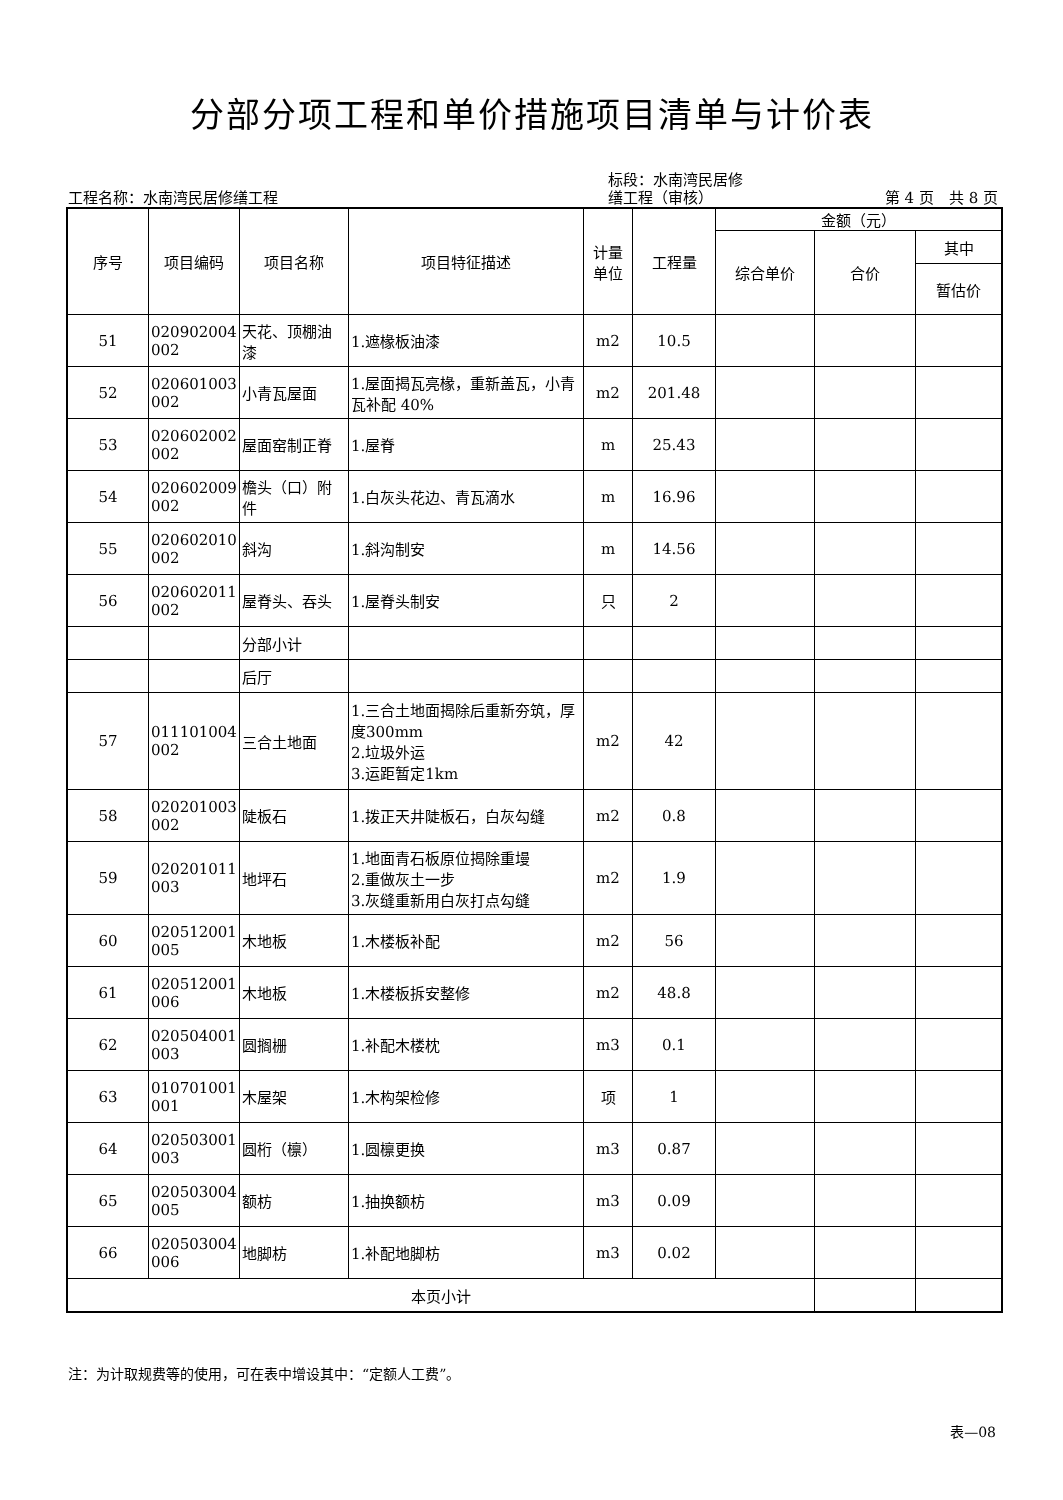分部分项工程和单价措施项目清单与计价表
工程名称：水南湾民居修缮工程
标段：水南湾民居修
缮工程（审核）
第 4 页　共 8 页
| 序号 | 项目编码 | 项目名称 | 项目特征描述 | 计量 单位 | 工程量 | 金额（元） | | |
| --- | --- | --- | --- | --- | --- | --- | --- | --- |
| | | | | | | 综合单价 | 合价 | 其中 |
| | | | | | | | | 暂估价 |
| 51 | 020902004 002 | 天花、顶棚油漆 | 1.遮椽板油漆 | m2 | 10.5 | | | |
| 52 | 020601003 002 | 小青瓦屋面 | 1.屋面揭瓦亮椽，重新盖瓦，小青瓦补配 40% | m2 | 201.48 | | | |
| 53 | 020602002 002 | 屋面窑制正脊 | 1.屋脊 | m | 25.43 | | | |
| 54 | 020602009 002 | 檐头（口）附件 | 1.白灰头花边、青瓦滴水 | m | 16.96 | | | |
| 55 | 020602010 002 | 斜沟 | 1.斜沟制安 | m | 14.56 | | | |
| 56 | 020602011 002 | 屋脊头、吞头 | 1.屋脊头制安 | 只 | 2 | | | |
| | | 分部小计 | | | | | | |
| | | 后厅 | | | | | | |
| 57 | 011101004 002 | 三合土地面 | 1.三合土地面揭除后重新夯筑，厚度300mm 2.垃圾外运 3.运距暂定1km | m2 | 42 | | | |
| 58 | 020201003 002 | 陡板石 | 1.拨正天井陡板石，白灰勾缝 | m2 | 0.8 | | | |
| 59 | 020201011 003 | 地坪石 | 1.地面青石板原位揭除重墁 2.重做灰土一步 3.灰缝重新用白灰打点勾缝 | m2 | 1.9 | | | |
| 60 | 020512001 005 | 木地板 | 1.木楼板补配 | m2 | 56 | | | |
| 61 | 020512001 006 | 木地板 | 1.木楼板拆安整修 | m2 | 48.8 | | | |
| 62 | 020504001 003 | 圆搁栅 | 1.补配木楼枕 | m3 | 0.1 | | | |
| 63 | 010701001 001 | 木屋架 | 1.木构架检修 | 项 | 1 | | | |
| 64 | 020503001 003 | 圆桁（檩） | 1.圆檩更换 | m3 | 0.87 | | | |
| 65 | 020503004 005 | 额枋 | 1.抽换额枋 | m3 | 0.09 | | | |
| 66 | 020503004 006 | 地脚枋 | 1.补配地脚枋 | m3 | 0.02 | | | |
| 本页小计 | | | | | | | | |
注：为计取规费等的使用，可在表中增设其中：“定额人工费”。
表—08